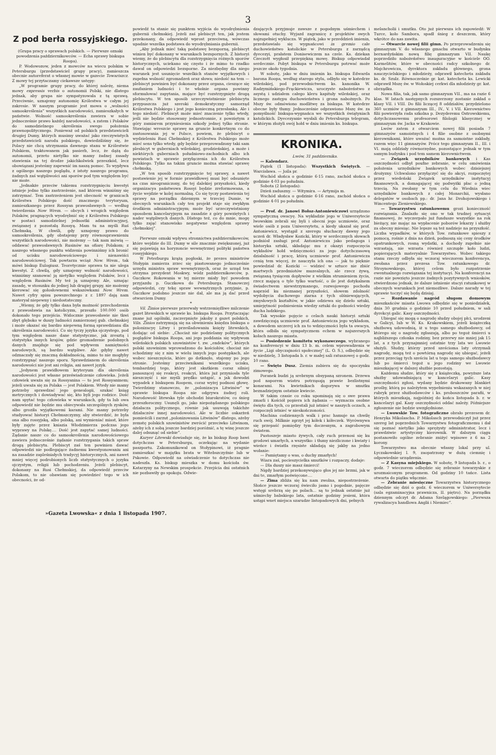3
Z pod berła rossyjskiego.
(Grupa pracy o sprawach polskich. — Pierwsze oznaki powodzenia październikowców. — Echa sprawy biskupa Roopa).
P. Wodowozow, jeden z mowców na wiecu polskim w Petersburgu (przedstawiciel grupy pracy), zamieszcza obecnie autoreferat o własnej mowie w gazecie Towariszcz. Z mowy tej przytaczamy ciekawsze ustępy:
„W programie grupy pracy, do której należę, niema mowy expressis verbis o autonomii Polski, nie dlatego jednak, aby grupa nie sympatyzowała z tą sprawą. Przeciwnie, uznajemy autonomię Królestwa w całym jej zakresie. W naszym programie jest mowa o „wolności samookreślenia“ wszystkich narodowości, zamieszkałych w państwie. Wolność samookreślenia zawiera w sobie jednocześnie prawo każdej narodowości, a zatem i Polaków do samodzielnego określenia swego położenia prawnopolitycznego. Ponieważ od polskich przedstawicieli drugiej Dumy, których musimy uważać jako rzeczywistych przedstawicieli narodu polskiego, dowiedziliśmy się, że Polacy nie chcą utrzymania dawnego stanu w Królestwie Polskiem, traktowanem jak pasierb, lecz, że dążą do autonomii, przeto nietylko nie mamy żadnej zasady stawienia na tej drodze jakichkolwiek przeszkód, lecz obowiązani jesteśmy zapewnić im naszą pomoc. To wypływa z ogólnego naszego poglądu, z istoty naszego programu, żadnych zaś wątpliwości ani sporów pod tym względem być nie może.
„Jednakże przeciw takiemu rozstrzygnięciu kwestyi istnieje jedno tylko zastrzeżenie, nad którem winniśmy się zatrzymać. Tem zastrzeżeniem jest obecność w granicach Królestwa Polskiego dość znacznego terytoryum, zamieszkanego przez Rossyan prawosławnych — według twierdzenia Now Wrem. — obcych i wrogich względem Polaków, pragnących wyodrębnić się z Królestwa Polskiego w postaci samodzielnej jednostki administracyjnej, związanej z pozostałą Rossyą. Mam tu na myśli Ruś Chełmską. W chwili, gdy uznajemy prawo do samookreślenia, gdy obstajemy przy równouprawnieniu wszystkich narodowości, nie możemy — tak nam mówią — oddawać prawosławnych Rusinów na ofiarę Polakom; z naszego własnego punktu widzenia powinniśmy ich bronić od ucisku narodowościowego i nienawiści narodowościowej. Tak powtarza wciąż Now. Wrem., tak mówi biskup Eulogiusz. Teoretycznie sprawa ta nie ulega kwestyi. Z chwilą, gdy uznajemy wolność narodowości, winniśmy szanować ją nietylko względem Polaków, lecz i względem Rusinów. My też ją uznajemy. Ale, uznając zasadę, w stosunku do jednej lub drugiej grupy, nie możemy kierować się gołosłownemi wskazówkami Now. Wrem. Nawet cyfry spisu powszechnego z r. 1897 dają nam materyał niepewny i niedostateczny.
„Wiemy, że gdy tylko dana była możność przechodzenia z prawosławia na katolicyzm, przeszło 100.000 osób dokonało tego przejścia. Widocznie prawosławie nie tkwi zbyt głęboko w duszy ludności zamierzonej gub. chełmskiej i może okazać się bardzo niepewną formą sprawdzianu dla określenia narodowości. Co się tyczy języka ojczystego, pod tym względem nasze dane statystyczne, jak zresztą i statystyka innych krajów, gdzie gromadzenie podobnych danych znajduje się pod wpływem namiętności narodowych, są bardzo wątpliwe. Ale gdyby nawet odznaczały się znaczną dokładnością, mimo to nie mogłyby rozstrzygnąć naszego sporu. Sprawdzianem do określenia narodowości nie jest ani religia, ani nawet język.
„Jedynem prawidłowem kryteryum dla określenia narodowości jest własne przeświadczenie człowieka. Jeżeli człowiek uważa się za Rossyanina — to jest Rossyaninem; jeżeli uważa się za Polaka — jest Polakiem. Wtedy nie mamy potrzeby sprawdzać jego genealogii, szukać ksiąg metrycznych i dowiadywać się, kto byli jego rodzice. Dość nam spytać tego człowieka w warunkach, gdy ta lub owa odpowiedź nie będzie mu obiecywała szczególnych zysków, albo groziła wyjątkowemi karami. Nie mamy potrzeby studyować historyi Chełmszczyzny, aby stwierdzić, że była ona albo rossyjską, albo polską, ani wymieniać miast, które były zajęte przez kniazia Włodzimierza podczas jego wyprawy na Polskę.... Dość jest zapytać samej ludności. Żądanie nasze co do samookreślenia narodowościowego zawiera jednocześnie żądanie rozstrzygania takich spraw drogą plebiscytu. Plebiscyt zaś ten powinien dawać odpowiedzi nie podlegające żadnemu kwestyonowaniu ani na zasadzie zapleśniałych tradycyj historycznych, ani nawet mniej więcej podrobionych liczb statystycznych o języku ojczystym, religii lub pochodzeniu. Jeżeli plebiscyt, dokonany na Rusi Chełmskiej, da odpowiedź przeciw Polakom, to nie obawiam się powiedzieć tego w ich obecności, że od-
powiedź ta stanie się punktem wyjścia do wyodrębnienia gubernii chełmskiej. Jeżeli zaś plebiscyt ten, jak jestem przekonany, da odpowiedź wprost przeciwną, wówczas upadnie wszelka podstawa do wyodrębniania gubernii.
„Aby jednak mieć taką podstawę bezsporną, plebiscyt winien być dokonany w warunkach bezspornych. Z historyi wiemy, że do plebiscytu dla rozstrzygnięcia różnych sporów historycznych, uciekano się często i że mimo to rzadko dawał on odpowiedzi bezsporne. Za niezbędny dla niego warunek jest usunięcie wszelkich stanów wyjątkowych i zupełna wolność zgromadzeń oraz słowa; niedość na tem — plebiscyt powinien być dokonany przez organa, cieszące się zaufaniem ludności i te właśnie organa powinny sformułować zapytania, mające być rozstrzygnięte drogą plebiscytu. W ten sposób urzeczywistnienie plebiscytu przypuszcza już szeroki demokratyczny samorząd Królestwa Polskiego i jest jego konieczną przesłanką. Ale i tego niedość. Plebiscyt może mieć znaczenie tylko wtedy, jeśli nie będzie stosowany jednostronnie, z powziętym z góry zamiarem przyniesienia szkody jednej tylko stronie. Stawiając wreszcie sprawę na gruncie konkretnym co do zastosowania jej w Polsce, powiem, że plebiscyt o wydzieleniu Rusi Chełmskiej z Królestwa Polskiego może mieć sens tylko wtedy, gdy będzie przeprowadzony taki sam plesbicyt w guberniach wileńskiej, grodzieńskiej, a może i niektórych guberniach południowo-zachodnich albo ich powiatach w sprawie przyłączenia ich do Królestwa Polskiego. Tylko na takim gruncie można stawiać sprawę chełmską.
„W ten sposób rozstrzygnięcie tej sprawy, a nawet postawienie jej w formie prawidłowej musi być odsunięte na czas nieograniczony, do tej dalekiej przyszłości, kiedy organizacya państwowa Rossyi będzie zreformowana, a życie wejdzie w kolej normalną. Co się tyczy postawienia tej sprawy na porządku dziennym w trzeciej Dumie, w obecnych warunkach cały ten projekt staje się zwykłym środkiem administracyjnym; może być urzeczywistniony sposobem kancelaryjnym na zasadzie z góry powziętych i nader wątpliwych danych. Dlatego też, co do mnie, mogę tylko zająć stanowisko negatywne względem sprawy chełmskiej“.
*
Pierwsze oznaki wpływu stronnictwa październikowców, które wejdzie do III. Dumy w sile znacznie zwiększonej, już się pojawiają na horyzoncie wewnętrznej polityki państwa rossyjskiego.
W Peterburgu krążą pogłoski, że prezes ministrów Stołypin zamierza zrzec się piastowanego jednocześnie urzędu ministra spraw wewnętrznych, oraz że urząd ten otrzyma prezydent Moskwy, wódz październikowców, p. Guczkow. Rokowania w tej mierze miały być powodem przyjazdu p. Guczkowa do Petersburga. Stanowczej odpowiedzi, czy tekę spraw wewnętrznych przyjmie, p. Guczkow podobno jeszcze nie dał, ale ma ją dać przed otwarciem Dumy.
*
Vil. Žinios pierwsze przerwały wstrzemięźliwe milczenie gazet litewskich w sprawie ks. biskupa Roopa. Przytaczając znane już ogólniki, zaczerpnięte jakoby z gazet polskich, Viln. Žinios zatrzymują się na obwinieniu księdza biskupa o polonizacyę Litwy i prześladowaniu księży litewskich, dodając od siebie: „Chociaż nie podzielamy politycznych poglądów biskupa Roopa, ani jego poddania się wpływom wileńskich polskich szowinistów t. zw. „endeków“, których polski szowinizm wprowadzono do kościołów, chociaż nie schodzimy się z nim w wielu innych jego postępkach, ale wobec nieszczęścia, które go dotknęło, stajemy po jego stronie. Jesteśmy przeciwnikami wszelkiego ucisku, tembardziej tego, który jest skutkiem coraz silniej panoszącej się reakcyi, reakcyi, która już przyniosła tyle nieszczęść i nie myśli prędko ustąpić, a jak dowodzi wypadek z biskupem Roopem, coraz wyżej podnosi głowę. Twierdzimy stanowczo, że „polonizacya Litwinów“ w sprawie biskupa Roopa nie odgrywa żadnej roli. Narodowość litewska tyle obchodzi biurokratów, co śnieg przeszłoroczny. Usunęli go, jako niepożądanego polskiego działacza politycznego, równie jak usuwają takichże działaczów innej narodowości. Ale w liczbie oskarżeń pomieścili i zarzut „polonizowania Litwinów“ dlatego, ażeby zemstę polskich szowinistów zwrócić przeciwko Litwinom, ażeby ich z sobą jeszcze bardziej poróżnić, a tę winę jeszcze dalej odsunąć od siebie“.
Kuryer Litewski dowiaduje się, że ks biskup Roop bawi dotychczas w Petersburgu, oczekując na wydanie paszportu. Zakomunikował on Stołypinowi, iż pragnie zamieszkać w majątku brata w Witebszczyźnie lub w Pskowie. Odpowiedź na oświadczenie to dotychczas nie nadeszła. Ks. biskup mieszka w domu kościoła św. Katarzyny na Newskim prospekcie. Przejścia dni ostatnich nie pozbawiły go spokoju. Odwie-
dzających przyjmuje zawsze z pogodnym uśmiechem i słowami otuchy. Wyjazd zagranicę z projektów swych najzupełniej wyklucza. W piątek, jako w przeddzień imienin, przedstawiało się wygnańcowi in gremio całe duchowieństwo katolickie w Petersburgu z zarządcą dyecezyi, prałatem Donisewiczem na czele. Ks. dziekan Czeczott wygłosił przepiękną mowę. Biskup odpowiadał serdecznie. Pobyt biskupa w Petersburgu potrwać może jeszcze około tygodnia.
W sobotę, jako w dniu imienin ks. biskupa Edwarda barona Roopa, według starego stylu, odbyło się w katedrze wileńskiej, pod przewodnictwem ks. kanonika W. Radzymińskiego-Frąckiewicza, uroczyste nabożeństwo z asystą i udziałem całego kleru kapituły wileńskiej, oraz licznego zastępu duchowieństwa i grona nabożnych. Po Mszy św. odmówiono modlitwę za biskupa. W katedrze obecne były tłumy. Jednocześnie odprawiono Mszę św. za pomyślność biskupa-wygnańca we wszystkich świątyniach katolickich. Dyecezyanie wysłali do Petersburga telegram, w którym złożyli swój hołd w dniu imienin ks. biskupa.
KRONIKA.
Lwów, 31 października.
— Kalendarz.
Piątek (1 listopada): Wszystkich Świętych. — Warcisława. — Joila pr.
Wschód słońca o godzinie 6·15 rano, zachód słońca o godzinie 4·03 po południu.
Sobota (2 listopada):
Dzień zaduszny. — Witymira. — Artymija m.
Wschód słońca o godzinie 6·16 rano, zachód słońca o godzinie 4·01 po południu.
— Prof. dr. Janowi Bołoz-Antoniewiczowi urządzono sympatyczną owacyę. Na wykładzie jego w Uniwersytecie lwowskim zebrali się byli i obecni jego uczniowie, oraz wiele osób z poza Uniwersytetu, a kiedy ukazał się prof. Antoniewicz, wystąpił z szeregu słuchaczy dawny jego uczeń dr. Władysław Kozicki, który w serdecznych słowach podniósł zasługi prof. Antoniewicza jako pedagoga i historyka sztuki, składając mu z okazyi rozpoczęcia wykładów hołd wdzięczności za jego dotychczasową działalność i pracę, którą uczniowie prof. Antoniewicza cenią tem więcej, że nauczyła ich ona — jak to pięknie powiedział dr. Kozicki — widzieć w sztuce nie zbiór martwych przedmiotów muzealnych, ale rzecz żywą, związaną tysiącem dopływów z wielkim strumieniem życia, rzecz mającą o tyle tylko wartość, o ile jest dotykalnem świadectwem niewstrzymanego, rozwojowego pochodu naprzód ku nieznanej przyszłości, słowem zdolność wydobycia duchowego ziarna z tych olśniewających, zmysłowych kształtów, w jakie odziewa się dzieło sztuki, umiejętność podniesienia wiedzy sztuki do godności wiedzy ducha ludzkiego.
Tak wysokie pojęcie o celach nauki historyi sztuki zawdzięczają uczniowie prof. Antoniewicza jego wykładom, a dowodem szczerej ich za to wdzięczności była ta owacya, która odbiła się sympatycznem echem w najszerszych kołach naszego miasta.
— Posiedzenie komitetu wykonawczego, wybranego na konferencyi w dniu 13 b. m. celem wprowadzenia w życie „Ligi obyczajności społecznej“ (L. O. S.), odbędzie się w niedzielę, 3 listopada b. r. w małej sali ratuszowej o godz. 10 rano.
— Święto Dusz. Ziemia zabiera się do spoczynku zimowego.
Poranek budzi ją srebrnym obsypaną szronem. Drzewa pod naporem wiatru potrząsają prawie bezlistnymi konarami. Na kwietnikach dogorywa w smutku beznadziejnym ostatnie kwiecie.
W takim czasie co roku upominają się o swe prawa zmarli i Kościół popiera ich żądania — wyznacza osobne święto dla tych, co przestali już istnieć w naszych oczach, a rozpoczęli istnieć w nieskończoności.
Machina codziennych walk i prac hamuje na chwilę ruch swój. Milknie zgrzyt jej kółek i kółeczek. Wyrównywa się przepaść pomiędzy tym doczesnym, a zagrobowym światem.
Pustoszeje miasto żywych, cały ruch przenosi się ku grodowi umarłych, a wszystko: i tłumy niezliczone i kwiaty i wieńce i światła rzęsiste składają się jakby na jedno wołanie:
— Pamiętamy o was, o duchy zmarłych!
Wiara zaś, pocieszycielka smutków i rozpaczy, dodaje:
— Dla duszy nie masz śmierci!
Nigdy bardziej przekonywująco głos jej nie brzmi, jak w dni te, zmarłym poświęcone....
— Zima zbliża się ku nam zwolna, niepostrzeżenie. Słońce jeszcze wczoraj świeciło jasno i pogodnie, pajęcze wstęgi srebrzą się po polach... są to jednak ostatnie już uśmiechy babskiego lata, ostatnie godziny jesieni, która ustąpi wnet miejsca szarudze listopadowych dni, pełnych
melancholii i smutku. Oto już pierwsza ich zapowiedź: W Turce, koło Sambora, spadł śnieg z deszczem, który wkrótce do nas zawita.
— Otwarcie nowej filii gimn. Po przeprowadzeniu się gimnazyum V. do własnego gmachu otwarto w budynku bernardyńskim nową filię gimnazyum VII. Naukę poprzedziło nabożeństwo inauguracyjne w kościele OO. Karmelitów, które w obecności radcy szkolnego dr. Majchrowicza, dyrektora zakładu głównego, grona nauczycielskiego i młodzieży, odprawił katecheta zakładu ks. dr. Szulz. Równocześnie gr. kat. katecheta ks. Lewicki odprawił Mszę św. w Wołoskiej cerkwi dla młodzieży gr. kat. obrządku.
Nowa filia, tak, jak samo gimnazyum VII., ma na razie 6 klas. W latach następnych rozszerzony zostanie zakład o klasy VII. i VIII. Do filii liczącej 8 oddziałów, przydzielono 360 uczniów z gimnazyum III., IV., V. i VII. Kierownictwo filii powierzyła rada szkolna p. Dezyderemu Ostrowskiemu, dotychczasowemu profesorowi filologii klasycznej w gimnazyum św. Jacka w Krakowie.
Lwów zatem z otwarciem nowej filii posiada 7 gimnazyów samoistnych i 4 filie osobne z osobnymi kierownikami, które uważać można za samoistne zakłady, razem więc 11 gimnazyów. Prócz tego gimnazyum II., III. i VI. mają oddziały równorzędne, pozostające jednak w tym samym budynku i pod tem samem kierownictwem.
— Związek urzędników bankowych i Kas oszczędności odbył poufne zebranie, w celu omówienia położenia urzędników bankowych wobec dzisiejszej drożyzny. Uchwalono przyłączyć się do akcyi, rozpoczętej przez wiedeński Związek urzędników instytucyj finansowych, a domagającej się podwyżki płac o jedną trzecią. Na zwołany w tym celu do Wiednia wiec urzędników bankowych z całej Monarchii, wysłano delegatów w osobach pp.: dr. Jana hr. Drohojowskiego i Wincentego Zieniewskiego.
— Towarzystwu ratunkowemu grozi konieczność rozwiązania. Znalazło się ono w tak trudnej sytuacyi finansowej, że wyczerpało już fundusze wszystkie na rok bieżący, nie mając na wypłacenie poborów lekarzy i służby za obecny miesiąc. Nie lepsze są też nadzieje na przyszłość. Liczba wypadków, w których Tow. ratunkowe spieszy z pomocą, rośnie z dnia na dzień, podnoszą się ceny środków opatrunkowych, rosną wydatki, a dochody zupełnie nie wzrastają, nie wzrasta również szczupłe koło ludzi, popierających materyalnie Towarzystwo. Wobec takiego stanu rzeczy odbyła się wczoraj wieczorem konferencya, zwołana przez prezesa Tow. ratunkowego dr. Stroynowskiego, której celem było rozpatrzenie ewentualnego rozwiązania tej instytucyi. Na konferencyi na razie nie powzięto jeszcze żadnych pozytywnych wniosków, stwierdzono jednak, że dalsze istnienie stacyi ratunkowej w obecnych warunkach jest niemożliwe. Dalsze narady w tej sprawie toczyć się będą dzisiaj.
— Rozdawanie nagród sługom domowym mieszkańców miasta Lwowa odbędzie się w poniedziałek, dnia 30 grudnia o godzinie 10 przed południem, w sali dyrekcyi galic. Kasy oszczędności.
Ubiegać się mogą o nagrodę słudzy obojej płci, urodzeni w Galicyi, lub w W. Ks. Krakowskiem, jeżeli książeczką służbową udowodnią, iż u tego samego służbodawcy, od którego się o nagrodę zgłaszają, albo po tegoż śmierci u najbliższego członka rodziny, bez przerwy nie mniej jak 15 lat, a z tych przynajmniej ostatnie trzy lata we Lwowie służyli. Słudzy, którzy przed sześcioma laty otrzymali nagrodę, mogą też o powtórną nagrodę się ubiegać, jeżeli przez przeciąg tych sześciu lat u tego samego służbodawcy lub po śmierci tegoż u jego rodziny we Lwowie mieszkającej w dalszej służbie pozostają.
Każdemu słudze, który się z książeczką, powyższe lata służby udowadniającą w kancelaryi galic. Kasy oszczędności zgłosi, wydany będzie drukowany blankiet prośby, którą po należytem wypełnieniu wskazanych w niej rubryk przez służbodawców i ks. proboszczów parafii, w których mieszkają, najpóźniej do końca listopada b. r. w kancelaryi gal. Kasy oszczędności oddać należy. Późniejsze zgłoszenie nie będzie uwzględnione.
— Lwowskie Tow. fotograficzne obrało prezesem dr. Henryka Mikolascha. P. Mikolasch przewodniczył już przez szereg lat poprzednich Towarzystwu fotograficznemu i dał się poznać nietylko jako sprężysty administrator, lecz i prawdziwie artystyczny kierownik. W dalszym ciągu postanowiło ogólne zebranie zniżyć wpisowe z 6 na 2 korony.
Towarzystwo ma obecnie własny lokal przy ul. Łyczakowskiej l. 9, zaopatrzony w dużą ciemnię i odpowiednie urządzenia.
— Z Kasyna miejskiego. W sobotę, 9 listopada b. r., o godz. 7 wieczorem odbędzie się zebranie towarzyskie z urozmaiconym programem. Od godziny 10 tańce. Lista otwarta do piątku włącznie.
— Zebranie miesięczne Towarzystwa historycznego odbędzie się dziś o godz. 6 wieczorem w Uniwersytecie (sala egzaminacyjna prawnicza, II. piętro). Na porządku dziennym odczyt dr. Adama Szelągowskiego: „Pierwsza rywalizacya handlowa Anglii i Niemiec“.
»Gazeta Lwowska« z dnia 1 listopada 1907.